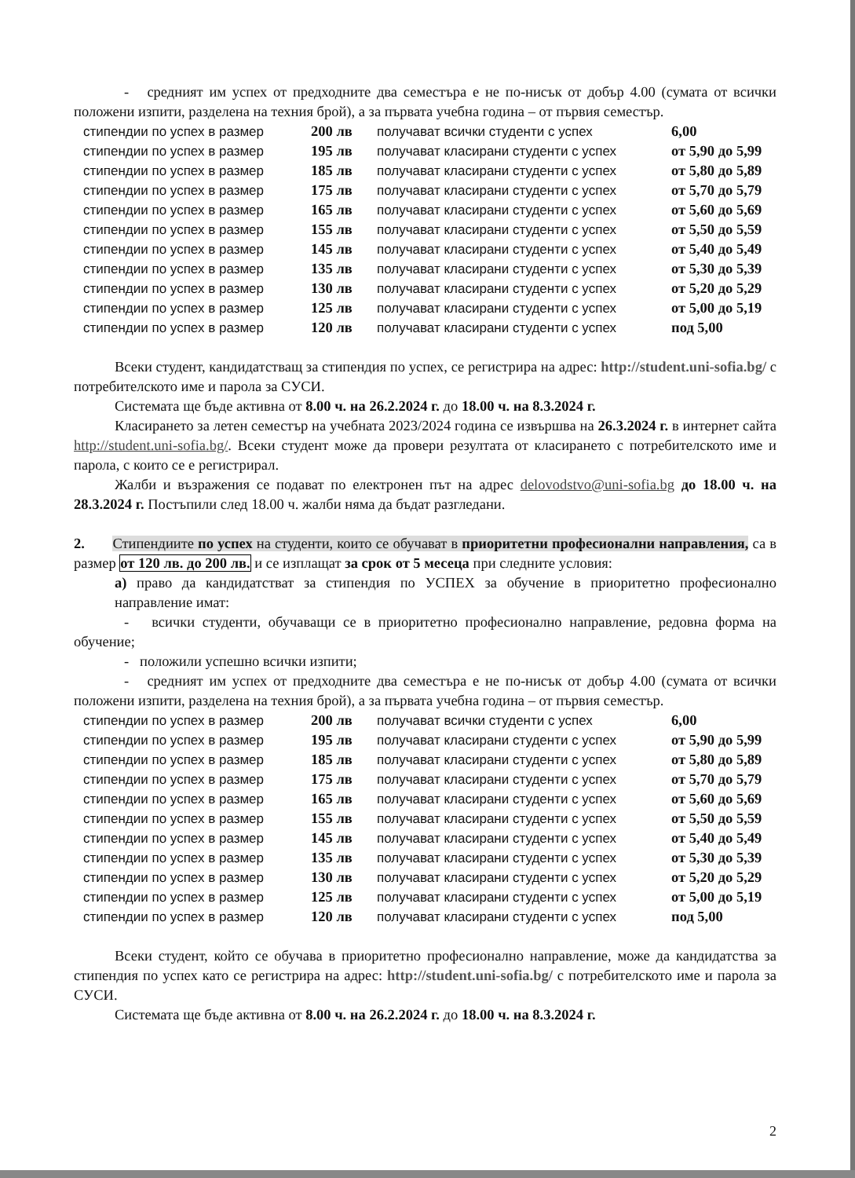- средният им успех от предходните два семестъра е не по-нисък от добър 4.00 (сумата от всички положени изпити, разделена на техния брой), а за първата учебна година – от първия семестър.
| стипендии по успех в размер | 200 лв | получават всички студенти с успех | 6,00 |
| стипендии по успех в размер | 195 лв | получават класирани студенти с успех | от 5,90 до 5,99 |
| стипендии по успех в размер | 185 лв | получават класирани студенти с успех | от 5,80 до 5,89 |
| стипендии по успех в размер | 175 лв | получават класирани студенти с успех | от 5,70 до 5,79 |
| стипендии по успех в размер | 165 лв | получават класирани студенти с успех | от 5,60 до 5,69 |
| стипендии по успех в размер | 155 лв | получават класирани студенти с успех | от 5,50 до 5,59 |
| стипендии по успех в размер | 145 лв | получават класирани студенти с успех | от 5,40 до 5,49 |
| стипендии по успех в размер | 135 лв | получават класирани студенти с успех | от 5,30 до 5,39 |
| стипендии по успех в размер | 130 лв | получават класирани студенти с успех | от 5,20 до 5,29 |
| стипендии по успех в размер | 125 лв | получават класирани студенти с успех | от 5,00 до 5,19 |
| стипендии по успех в размер | 120 лв | получават класирани студенти с успех | под 5,00 |
Всеки студент, кандидатстващ за стипендия по успех, се регистрира на адрес: http://student.uni-sofia.bg/ с потребителското име и парола за СУСИ.
Системата ще бъде активна от 8.00 ч. на 26.2.2024 г. до 18.00 ч. на 8.3.2024 г.
Класирането за летен семестър на учебната 2023/2024 година се извършва на 26.3.2024 г. в интернет сайта http://student.uni-sofia.bg/. Всеки студент може да провери резултата от класирането с потребителското име и парола, с които се е регистрирал.
Жалби и възражения се подават по електронен път на адрес delovodstvo@uni-sofia.bg до 18.00 ч. на 28.3.2024 г. Постъпили след 18.00 ч. жалби няма да бъдат разгледани.
2. Стипендиите по успех на студенти, които се обучават в приоритетни професионални направления, са в размер от 120 лв. до 200 лв. и се изплащат за срок от 5 месеца при следните условия:
а) право да кандидатстват за стипендия по УСПЕХ за обучение в приоритетно професионално направление имат:
- всички студенти, обучаващи се в приоритетно професионално направление, редовна форма на обучение;
- положили успешно всички изпити;
- средният им успех от предходните два семестъра е не по-нисък от добър 4.00 (сумата от всички положени изпити, разделена на техния брой), а за първата учебна година – от първия семестър.
| стипендии по успех в размер | 200 лв | получават всички студенти с успех | 6,00 |
| стипендии по успех в размер | 195 лв | получават класирани студенти с успех | от 5,90 до 5,99 |
| стипендии по успех в размер | 185 лв | получават класирани студенти с успех | от 5,80 до 5,89 |
| стипендии по успех в размер | 175 лв | получават класирани студенти с успех | от 5,70 до 5,79 |
| стипендии по успех в размер | 165 лв | получават класирани студенти с успех | от 5,60 до 5,69 |
| стипендии по успех в размер | 155 лв | получават класирани студенти с успех | от 5,50 до 5,59 |
| стипендии по успех в размер | 145 лв | получават класирани студенти с успех | от 5,40 до 5,49 |
| стипендии по успех в размер | 135 лв | получават класирани студенти с успех | от 5,30 до 5,39 |
| стипендии по успех в размер | 130 лв | получават класирани студенти с успех | от 5,20 до 5,29 |
| стипендии по успех в размер | 125 лв | получават класирани студенти с успех | от 5,00 до 5,19 |
| стипендии по успех в размер | 120 лв | получават класирани студенти с успех | под 5,00 |
Всеки студент, който се обучава в приоритетно професионално направление, може да кандидатства за стипендия по успех като се регистрира на адрес: http://student.uni-sofia.bg/ с потребителското име и парола за СУСИ.
Системата ще бъде активна от 8.00 ч. на 26.2.2024 г. до 18.00 ч. на 8.3.2024 г.
2